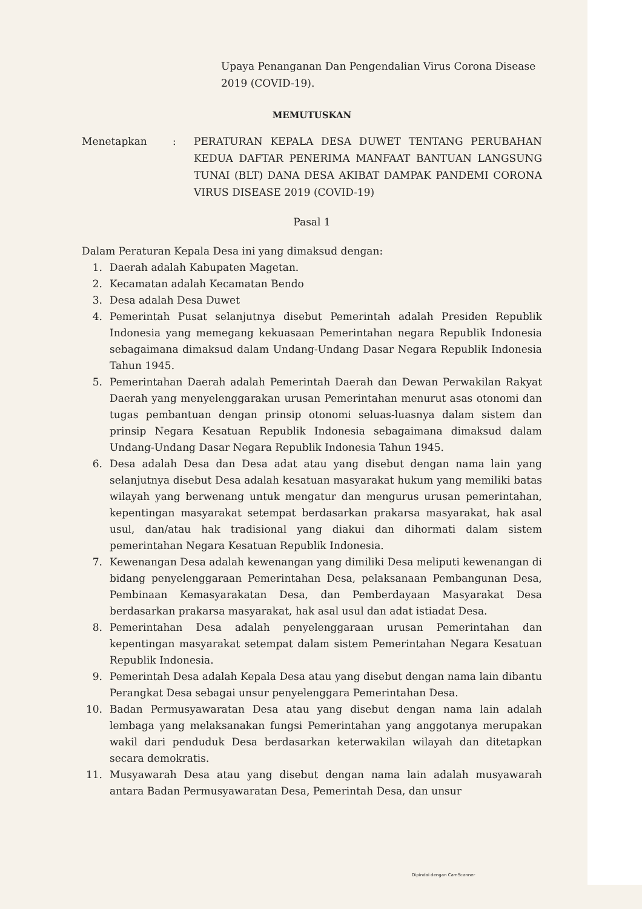Upaya Penanganan Dan Pengendalian Virus Corona Disease 2019 (COVID-19).
MEMUTUSKAN
Menetapkan : PERATURAN KEPALA DESA DUWET TENTANG PERUBAHAN KEDUA DAFTAR PENERIMA MANFAAT BANTUAN LANGSUNG TUNAI (BLT) DANA DESA AKIBAT DAMPAK PANDEMI CORONA VIRUS DISEASE 2019 (COVID-19)
Pasal 1
Dalam Peraturan Kepala Desa ini yang dimaksud dengan:
1. Daerah adalah Kabupaten Magetan.
2. Kecamatan adalah Kecamatan Bendo
3. Desa adalah Desa Duwet
4. Pemerintah Pusat selanjutnya disebut Pemerintah adalah Presiden Republik Indonesia yang memegang kekuasaan Pemerintahan negara Republik Indonesia sebagaimana dimaksud dalam Undang-Undang Dasar Negara Republik Indonesia Tahun 1945.
5. Pemerintahan Daerah adalah Pemerintah Daerah dan Dewan Perwakilan Rakyat Daerah yang menyelenggarakan urusan Pemerintahan menurut asas otonomi dan tugas pembantuan dengan prinsip otonomi seluas-luasnya dalam sistem dan prinsip Negara Kesatuan Republik Indonesia sebagaimana dimaksud dalam Undang-Undang Dasar Negara Republik Indonesia Tahun 1945.
6. Desa adalah Desa dan Desa adat atau yang disebut dengan nama lain yang selanjutnya disebut Desa adalah kesatuan masyarakat hukum yang memiliki batas wilayah yang berwenang untuk mengatur dan mengurus urusan pemerintahan, kepentingan masyarakat setempat berdasarkan prakarsa masyarakat, hak asal usul, dan/atau hak tradisional yang diakui dan dihormati dalam sistem pemerintahan Negara Kesatuan Republik Indonesia.
7. Kewenangan Desa adalah kewenangan yang dimiliki Desa meliputi kewenangan di bidang penyelenggaraan Pemerintahan Desa, pelaksanaan Pembangunan Desa, Pembinaan Kemasyarakatan Desa, dan Pemberdayaan Masyarakat Desa berdasarkan prakarsa masyarakat, hak asal usul dan adat istiadat Desa.
8. Pemerintahan Desa adalah penyelenggaraan urusan Pemerintahan dan kepentingan masyarakat setempat dalam sistem Pemerintahan Negara Kesatuan Republik Indonesia.
9. Pemerintah Desa adalah Kepala Desa atau yang disebut dengan nama lain dibantu Perangkat Desa sebagai unsur penyelenggara Pemerintahan Desa.
10. Badan Permusyawaratan Desa atau yang disebut dengan nama lain adalah lembaga yang melaksanakan fungsi Pemerintahan yang anggotanya merupakan wakil dari penduduk Desa berdasarkan keterwakilan wilayah dan ditetapkan secara demokratis.
11. Musyawarah Desa atau yang disebut dengan nama lain adalah musyawarah antara Badan Permusyawaratan Desa, Pemerintah Desa, dan unsur
Dipindai dengan CamScanner